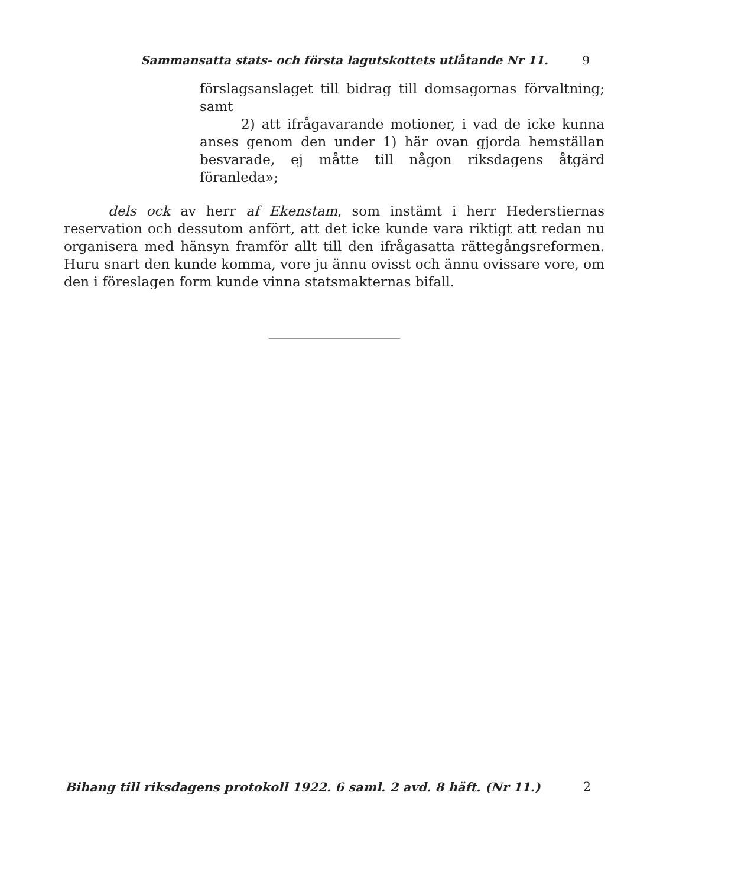Sammansatta stats- och första lagutskottets utlåtande Nr 11. 9
förslagsanslaget till bidrag till domsagornas förvaltning; samt
2) att ifrågavarande motioner, i vad de icke kunna anses genom den under 1) här ovan gjorda hemställan besvarade, ej måtte till någon riksdagens åtgärd föranleda»;
dels ock av herr af Ekenstam, som instämt i herr Hederstiernas reservation och dessutom anfört, att det icke kunde vara riktigt att redan nu organisera med hänsyn framför allt till den ifrågasatta rättegångsreformen. Huru snart den kunde komma, vore ju ännu ovisst och ännu ovissare vore, om den i föreslagen form kunde vinna statsmakternas bifall.
Bihang till riksdagens protokoll 1922. 6 saml. 2 avd. 8 häft. (Nr 11.) 2